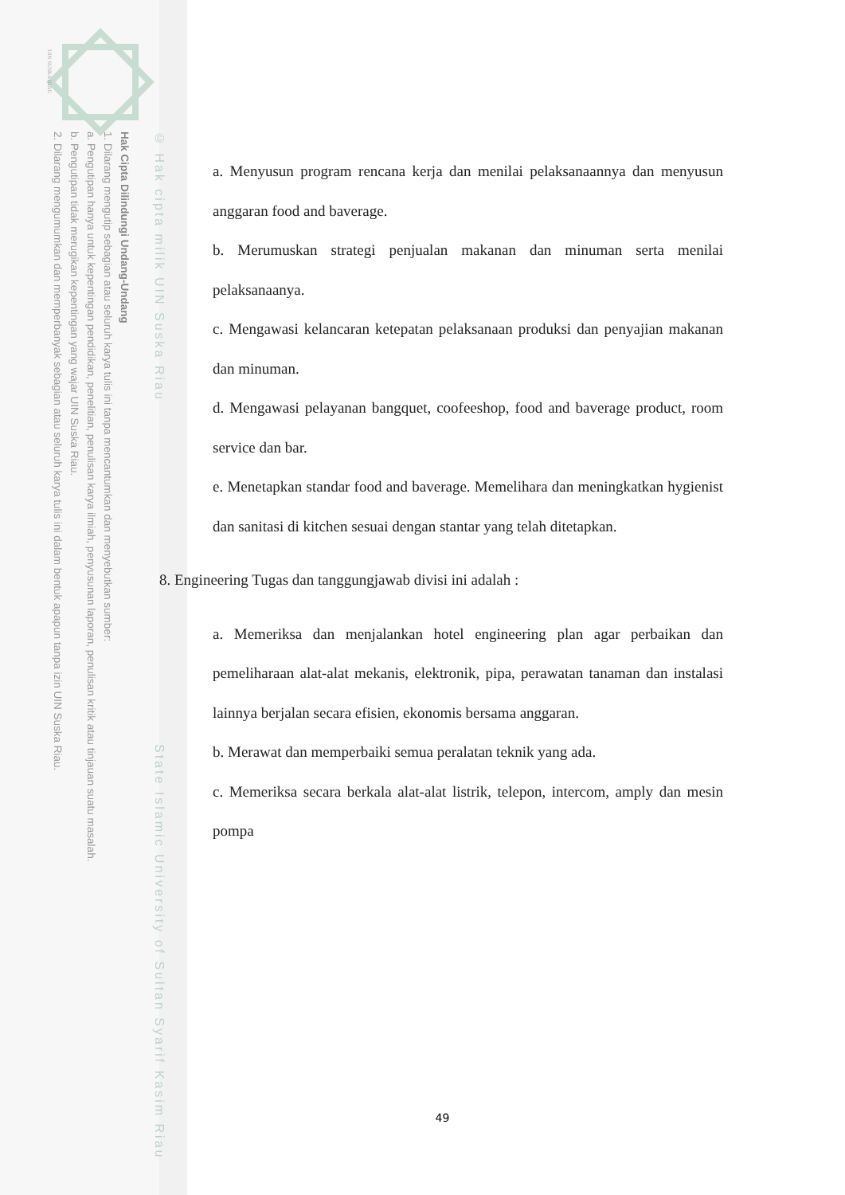UIN SUSKA RIAU
© Hak cipta milik UIN Suska Riau State Islamic University of Sultan Syarif Kasim Riau
Hak Cipta Dilindungi Undang-Undang
1. Dilarang mengutip sebagian atau seluruh karya tulis ini tanpa mencantumkan dan menyebutkan sumber:
a. Pengutipan hanya untuk kepentingan pendidikan, penelitian, penulisan karya ilmiah, penyusunan laporan, penulisan kritik atau tinjauan suatu masalah.
b. Pengutipan tidak merugikan kepentingan yang wajar UIN Suska Riau.
2. Dilarang mengumumkan dan memperbanyak sebagian atau seluruh karya tulis ini dalam bentuk apapun tanpa izin UIN Suska Riau.
a. Menyusun program rencana kerja dan menilai pelaksanaannya dan menyusun anggaran food and baverage.
b. Merumuskan strategi penjualan makanan dan minuman serta menilai pelaksanaanya.
c. Mengawasi kelancaran ketepatan pelaksanaan produksi dan penyajian makanan dan minuman.
d. Mengawasi pelayanan bangquet, coofeeshop, food and baverage product, room service dan bar.
e. Menetapkan standar food and baverage. Memelihara dan meningkatkan hygienist dan sanitasi di kitchen sesuai dengan stantar yang telah ditetapkan.
8. Engineering Tugas dan tanggungjawab divisi ini adalah :
a. Memeriksa dan menjalankan hotel engineering plan agar perbaikan dan pemeliharaan alat-alat mekanis, elektronik, pipa, perawatan tanaman dan instalasi lainnya berjalan secara efisien, ekonomis bersama anggaran.
b. Merawat dan memperbaiki semua peralatan teknik yang ada.
c. Memeriksa secara berkala alat-alat listrik, telepon, intercom, amply dan mesin pompa
49